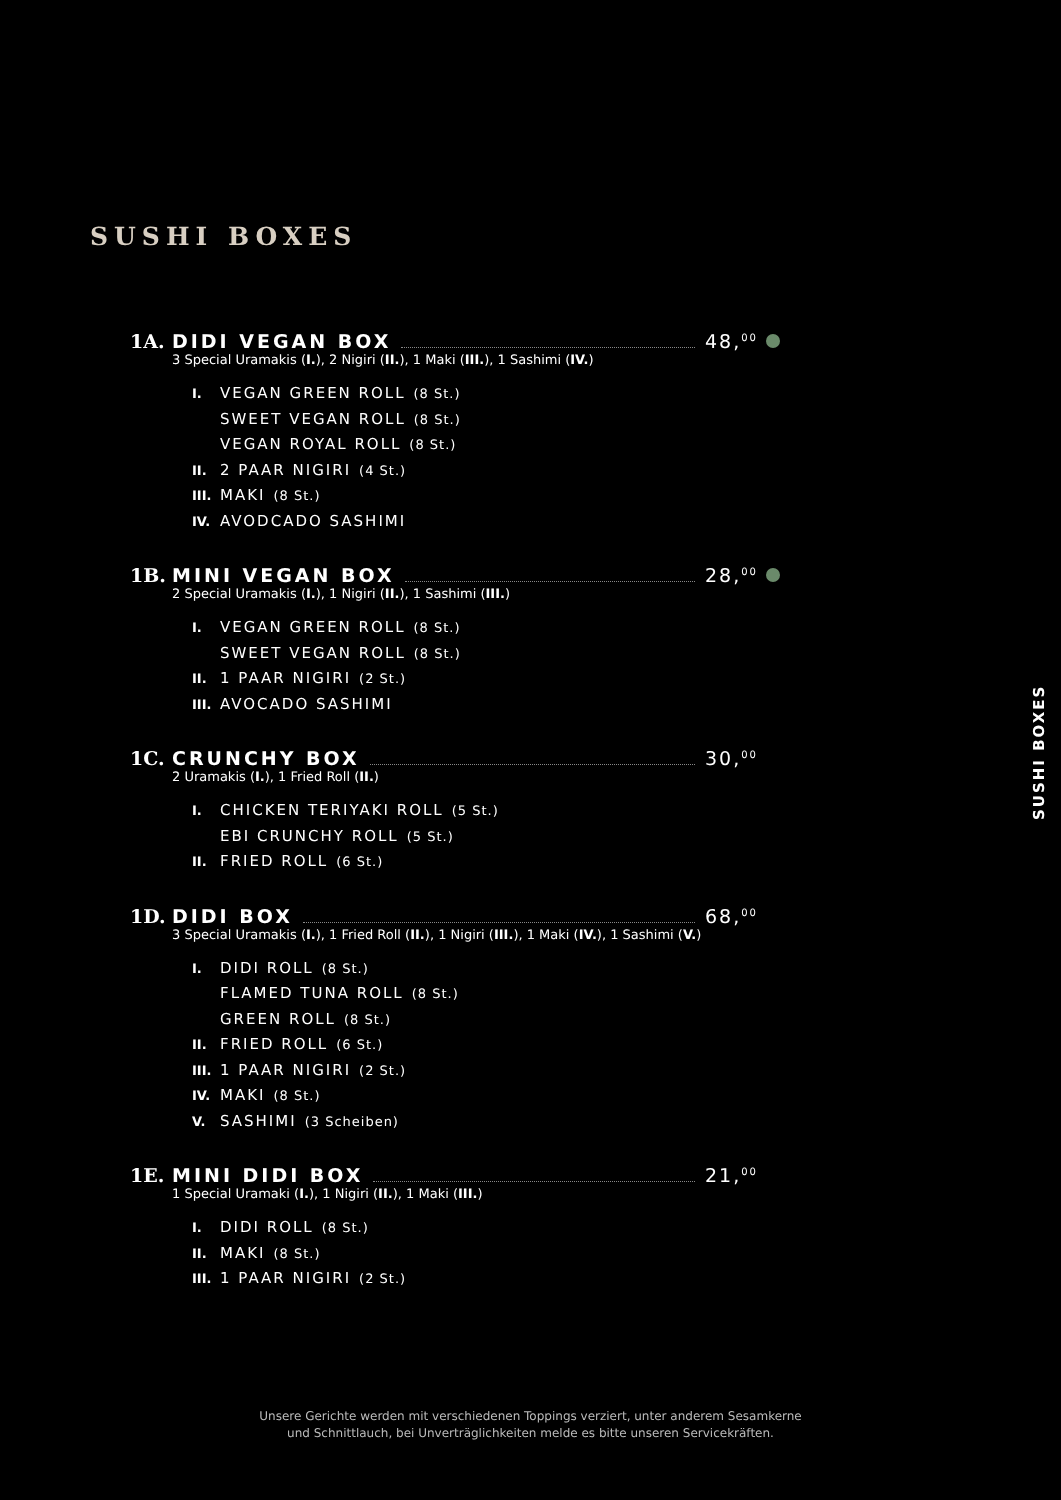SUSHI BOXES
SUSHI BOXES
1A. DIDI VEGAN BOX 48,<sup>00</sup>
3 Special Uramakis (I.), 2 Nigiri (II.), 1 Maki (III.), 1 Sashimi (IV.)
I. VEGAN GREEN ROLL (8 St.)
SWEET VEGAN ROLL (8 St.)
VEGAN ROYAL ROLL (8 St.)
II. 2 PAAR NIGIRI (4 St.)
III. MAKI (8 St.)
IV. AVODCADO SASHIMI
1B. MINI VEGAN BOX 28,<sup>00</sup>
2 Special Uramakis (I.), 1 Nigiri (II.), 1 Sashimi (III.)
I. VEGAN GREEN ROLL (8 St.)
SWEET VEGAN ROLL (8 St.)
II. 1 PAAR NIGIRI (2 St.)
III. AVOCADO SASHIMI
1C. CRUNCHY BOX 30,<sup>00</sup>
2 Uramakis (I.), 1 Fried Roll (II.)
I. CHICKEN TERIYAKI ROLL (5 St.)
EBI CRUNCHY ROLL (5 St.)
II. FRIED ROLL (6 St.)
1D. DIDI BOX 68,<sup>00</sup>
3 Special Uramakis (I.), 1 Fried Roll (II.), 1 Nigiri (III.), 1 Maki (IV.), 1 Sashimi (V.)
I. DIDI ROLL (8 St.)
FLAMED TUNA ROLL (8 St.)
GREEN ROLL (8 St.)
II. FRIED ROLL (6 St.)
III. 1 PAAR NIGIRI (2 St.)
IV. MAKI (8 St.)
V. SASHIMI (3 Scheiben)
1E. MINI DIDI BOX 21,<sup>00</sup>
1 Special Uramaki (I.), 1 Nigiri (II.), 1 Maki (III.)
I. DIDI ROLL (8 St.)
II. MAKI (8 St.)
III. 1 PAAR NIGIRI (2 St.)
Unsere Gerichte werden mit verschiedenen Toppings verziert, unter anderem Sesamkerne
und Schnittlauch, bei Unverträglichkeiten melde es bitte unseren Servicekräften.